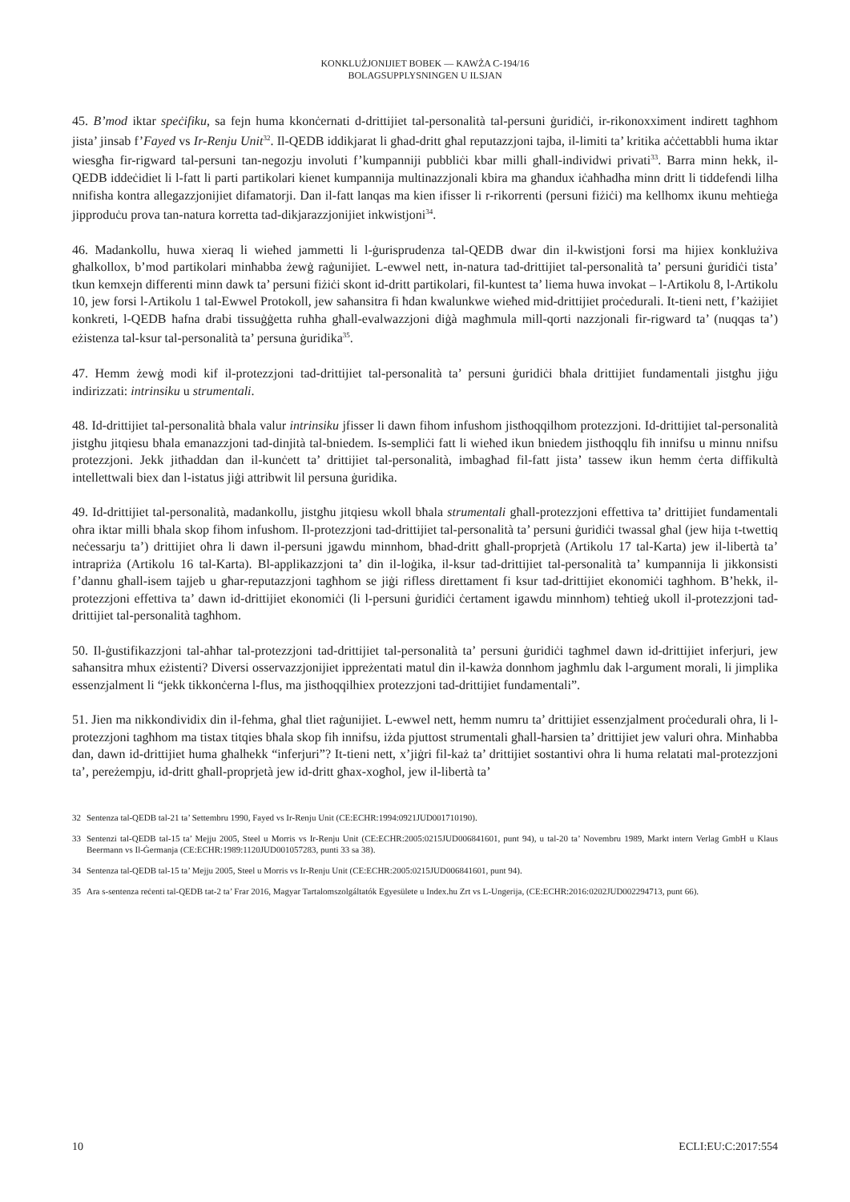KONKLUŻJONIJIET BOBEK — KAWŻA C-194/16
BOLAGSUPPLYSNINGEN U ILSJAN
45. B’mod iktar speċifiku, sa fejn huma kkonċernati d-drittijiet tal-personalità tal-persuni ġuridiċi, ir-rikonoxximent indirett tagħhom jista’ jinsab f’Fayed vs Ir-Renju Unit<sup>32</sup>. Il-QEDB iddikjarat li għad-dritt għal reputazzjoni tajba, il-limiti ta’ kritika aċċettabbli huma iktar wiesgħa fir-rigward tal-persuni tan-negozju involuti f’kumpanniji pubbliċi kbar milli għall-individwi privati<sup>33</sup>. Barra minn hekk, il-QEDB iddeċidiet li l-fatt li parti partikolari kienet kumpannija multinazzjonali kbira ma għandux iċaħħadha minn dritt li tiddefendi lilha nnifisha kontra allegazzjonijiet difamatorji. Dan il-fatt lanqas ma kien ifisser li r-rikorrenti (persuni fiżiċi) ma kellhomx ikunu meħtieġa jipproduċu prova tan-natura korretta tad-dikjarazzjonijiet inkwistjoni<sup>34</sup>.
46. Madankollu, huwa xieraq li wieħed jammetti li l-ġurisprudenza tal-QEDB dwar din il-kwistjoni forsi ma hijiex konklużiva għalkollox, b’mod partikolari minħabba żewġ raġunijiet. L-ewwel nett, in-natura tad-drittijiet tal-personalità ta’ persuni ġuridiċi tista’ tkun kemxejn differenti minn dawk ta’ persuni fiżiċi skont id-dritt partikolari, fil-kuntest ta’ liema huwa invokat – l-Artikolu 8, l-Artikolu 10, jew forsi l-Artikolu 1 tal-Ewwel Protokoll, jew saħansitra fi ħdan kwalunkwe wieħed mid-drittijiet proċedurali. It-tieni nett, f’każijiet konkreti, l-QEDB ħafna drabi tissuġġetta ruħha għall-evalwazzjoni diġà magħmula mill-qorti nazzjonali fir-rigward ta’ (nuqqas ta’) eżistenza tal-ksur tal-personalità ta’ persuna ġuridika<sup>35</sup>.
47. Hemm żewġ modi kif il-protezzjoni tad-drittijiet tal-personalità ta’ persuni ġuridiċi bħala drittijiet fundamentali jistgħu jiġu indirizzati: intrinsiku u strumentali.
48. Id-drittijiet tal-personalità bħala valur intrinsiku jfisser li dawn fihom infushom jistħoqqilhom protezzjoni. Id-drittijiet tal-personalità jistgħu jitqiesu bħala emanazzjoni tad-dinjità tal-bniedem. Is-sempliċi fatt li wieħed ikun bniedem jistħoqqlu fih innifsu u minnu nnifsu protezzjoni. Jekk jitħaddan dan il-kunċett ta’ drittijiet tal-personalità, imbagħad fil-fatt jista’ tassew ikun hemm ċerta diffikultà intellettwali biex dan l-istatus jiġi attribwit lil persuna ġuridika.
49. Id-drittijiet tal-personalità, madankollu, jistgħu jitqiesu wkoll bħala strumentali għall-protezzjoni effettiva ta’ drittijiet fundamentali oħra iktar milli bħala skop fihom infushom. Il-protezzjoni tad-drittijiet tal-personalità ta’ persuni ġuridiċi twassal għal (jew hija t-twettiq neċessarju ta’) drittijiet oħra li dawn il-persuni jgawdu minnhom, bħad-dritt għall-proprjetà (Artikolu 17 tal-Karta) jew il-libertà ta’ intrapriża (Artikolu 16 tal-Karta). Bl-applikazzjoni ta’ din il-loġika, il-ksur tad-drittijiet tal-personalità ta’ kumpannija li jikkonsisti f’dannu għall-isem tajjeb u għar-reputazzjoni tagħhom se jiġi rifless direttament fi ksur tad-drittijiet ekonomiċi tagħhom. B’hekk, il-protezzjoni effettiva ta’ dawn id-drittijiet ekonomiċi (li l-persuni ġuridiċi ċertament igawdu minnhom) teħtieġ ukoll il-protezzjoni tad-drittijiet tal-personalità tagħhom.
50. Il-ġustifikazzjoni tal-aħħar tal-protezzjoni tad-drittijiet tal-personalità ta’ persuni ġuridiċi tagħmel dawn id-drittijiet inferjuri, jew saħansitra mhux eżistenti? Diversi osservazzjonijiet ippreżentati matul din il-kawża donnhom jagħmlu dak l-argument morali, li jimplika essenzjalment li “jekk tikkonċerna l-flus, ma jistħoqqilhiex protezzjoni tad-drittijiet fundamentali”.
51. Jien ma nikkondividix din il-fehma, għal tliet raġunijiet. L-ewwel nett, hemm numru ta’ drittijiet essenzjalment proċedurali oħra, li l-protezzjoni tagħhom ma tistax titqies bħala skop fih innifsu, iżda pjuttost strumentali għall-ħarsien ta’ drittijiet jew valuri oħra. Minħabba dan, dawn id-drittijiet huma għalhekk “inferjuri”? It-tieni nett, x’jiġri fil-każ ta’ drittijiet sostantivi oħra li huma relatati mal-protezzjoni ta’, pereżempju, id-dritt għall-proprjetà jew id-dritt għax-xogħol, jew il-libertà ta’
32 Sentenza tal-QEDB tal-21 ta’ Settembru 1990, Fayed vs Ir-Renju Unit (CE:ECHR:1994:0921JUD001710190).
33 Sentenzi tal-QEDB tal-15 ta’ Mejju 2005, Steel u Morris vs Ir-Renju Unit (CE:ECHR:2005:0215JUD006841601, punt 94), u tal-20 ta’ Novembru 1989, Markt intern Verlag GmbH u Klaus Beermann vs Il-Ġermanja (CE:ECHR:1989:1120JUD001057283, punti 33 sa 38).
34 Sentenza tal-QEDB tal-15 ta’ Mejju 2005, Steel u Morris vs Ir-Renju Unit (CE:ECHR:2005:0215JUD006841601, punt 94).
35 Ara s-sentenza reċenti tal-QEDB tat-2 ta’ Frar 2016, Magyar Tartalomszolgáltatók Egyesülete u Index.hu Zrt vs L-Ungerija, (CE:ECHR:2016:0202JUD002294713, punt 66).
10 ECLI:EU:C:2017:554